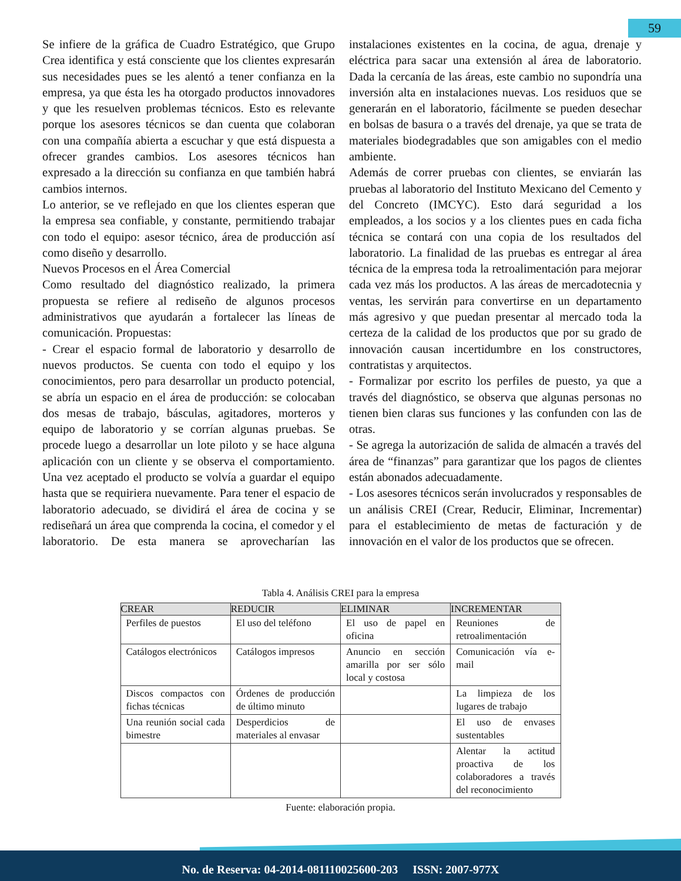59
Se infiere de la gráfica de Cuadro Estratégico, que Grupo Crea identifica y está consciente que los clientes expresarán sus necesidades pues se les alentó a tener confianza en la empresa, ya que ésta les ha otorgado productos innovadores y que les resuelven problemas técnicos. Esto es relevante porque los asesores técnicos se dan cuenta que colaboran con una compañía abierta a escuchar y que está dispuesta a ofrecer grandes cambios. Los asesores técnicos han expresado a la dirección su confianza en que también habrá cambios internos.
Lo anterior, se ve reflejado en que los clientes esperan que la empresa sea confiable, y constante, permitiendo trabajar con todo el equipo: asesor técnico, área de producción así como diseño y desarrollo.
Nuevos Procesos en el Área Comercial
Como resultado del diagnóstico realizado, la primera propuesta se refiere al rediseño de algunos procesos administrativos que ayudarán a fortalecer las líneas de comunicación. Propuestas:
- Crear el espacio formal de laboratorio y desarrollo de nuevos productos. Se cuenta con todo el equipo y los conocimientos, pero para desarrollar un producto potencial, se abría un espacio en el área de producción: se colocaban dos mesas de trabajo, básculas, agitadores, morteros y equipo de laboratorio y se corrían algunas pruebas. Se procede luego a desarrollar un lote piloto y se hace alguna aplicación con un cliente y se observa el comportamiento. Una vez aceptado el producto se volvía a guardar el equipo hasta que se requiriera nuevamente. Para tener el espacio de laboratorio adecuado, se dividirá el área de cocina y se rediseñará un área que comprenda la cocina, el comedor y el laboratorio. De esta manera se aprovecharían las instalaciones existentes en la cocina, de agua, drenaje y eléctrica para sacar una extensión al área de laboratorio. Dada la cercanía de las áreas, este cambio no supondría una inversión alta en instalaciones nuevas. Los residuos que se generarán en el laboratorio, fácilmente se pueden desechar en bolsas de basura o a través del drenaje, ya que se trata de materiales biodegradables que son amigables con el medio ambiente.
Además de correr pruebas con clientes, se enviarán las pruebas al laboratorio del Instituto Mexicano del Cemento y del Concreto (IMCYC). Esto dará seguridad a los empleados, a los socios y a los clientes pues en cada ficha técnica se contará con una copia de los resultados del laboratorio. La finalidad de las pruebas es entregar al área técnica de la empresa toda la retroalimentación para mejorar cada vez más los productos. A las áreas de mercadotecnia y ventas, les servirán para convertirse en un departamento más agresivo y que puedan presentar al mercado toda la certeza de la calidad de los productos que por su grado de innovación causan incertidumbre en los constructores, contratistas y arquitectos.
- Formalizar por escrito los perfiles de puesto, ya que a través del diagnóstico, se observa que algunas personas no tienen bien claras sus funciones y las confunden con las de otras.
- Se agrega la autorización de salida de almacén a través del área de “finanzas” para garantizar que los pagos de clientes están abonados adecuadamente.
- Los asesores técnicos serán involucrados y responsables de un análisis CREI (Crear, Reducir, Eliminar, Incrementar) para el establecimiento de metas de facturación y de innovación en el valor de los productos que se ofrecen.
Tabla 4. Análisis CREI para la empresa
| CREAR | REDUCIR | ELIMINAR | INCREMENTAR |
| --- | --- | --- | --- |
| Perfiles de puestos | El uso del teléfono | El uso de papel en oficina | Reuniones de retroalimentación |
| Catálogos electrónicos | Catálogos impresos | Anuncio en sección amarilla por ser sólo local y costosa | Comunicación vía e-mail |
| Discos compactos con fichas técnicas | Órdenes de producción de último minuto | | La limpieza de los lugares de trabajo |
| Una reunión social cada bimestre | Desperdicios de materiales al envasar | | El uso de envases sustentables |
| | | | Alentar la actitud proactiva de los colaboradores a través del reconocimiento |
Fuente: elaboración propia.
No. de Reserva: 04-2014-081110025600-203 ISSN: 2007-977X